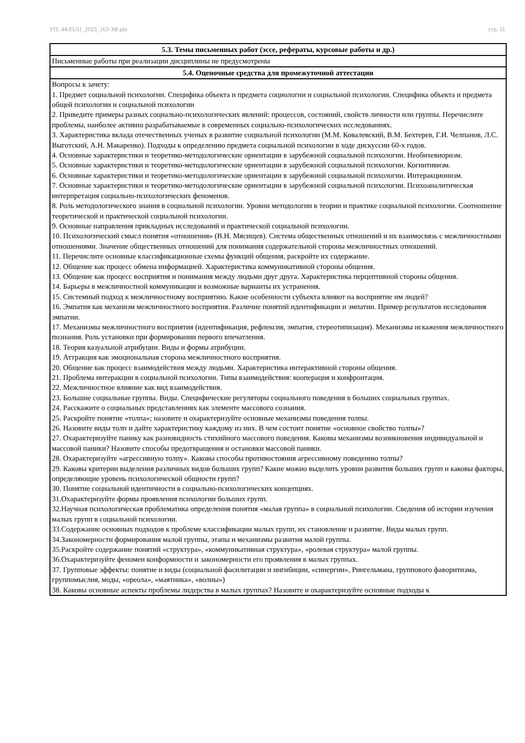УП: 44.03.01_2023_163-ЗФ.plx стр. 11
| 5.3. Темы письменных работ (эссе, рефераты, курсовые работы и др.) |
| --- |
| Письменные работы при реализации дисциплины не предусмотрены |
| 5.4. Оценочные средства для промежуточной аттестации |
| Вопросы к зачету: 1. Предмет социальной психологии. Специфика объекта и предмета социологии и социальной психологии. Специфика объекта и предмета общей психологии и социальной психологии 2. Приведите примеры разных социально-психологических явлений: процессов, состояний, свойств личности или группы. Перечислите проблемы, наиболее активно разрабатываемые в современных социально-психологических исследованиях. 3. Характеристика вклада отечественных ученых в развитие социальной психологии (М.М. Ковалевский, В.М. Бехтерев, Г.И. Челпанов, Л.С. Выготский, А.Н. Макаренко). Подходы к определению предмета социальной психологии в ходе дискуссии 60-х годов. 4. Основные характеристики и теоретико-методологические ориентации в зарубежной социальной психологии. Необихевиоризм. 5. Основные характеристики и теоретико-методологические ориентации в зарубежной социальной психологии. Когнитивизм. 6. Основные характеристики и теоретико-методологические ориентации в зарубежной социальной психологии. Интеракционизм. 7. Основные характеристики и теоретико-методологические ориентации в зарубежной социальной психологии. Психоаналитическая интерпретация социально-психологических феноменов. 8. Роль методологического знания в социальной психологии. Уровни методологии в теории и практике социальной психологии. Соотношение теоретической и практической социальной психологии. 9. Основные направления прикладных исследований и практической социальной психологии. 10. Психологический смысл понятия «отношения» (В.Н. Мясищев). Система общественных отношений и их взаимосвязь с межличностными отношениями. Значение общественных отношений для понимания содержательной стороны межличностных отношений. 11. Перечислите основные классификационные схемы функций общения, раскройте их содержание. 12. Общение как процесс обмена информацией. Характеристика коммуникативной стороны общения. 13. Общение как процесс восприятия и понимания между людьми друг друга. Характеристика перцептивной стороны общения. 14. Барьеры в межличностной коммуникации и возможные варианты их устранения. 15. Системный подход к межличностному восприятию. Какие особенности субъекта влияют на восприятие им людей? 16. Эмпатия как механизм межличностного восприятия. Различие понятий идентификации и эмпатии. Пример результатов исследования эмпатии. 17. Механизмы межличностного восприятия (идентификация, рефлексия, эмпатия, стереотипизация). Механизмы искажения межличностного познания. Роль установки при формировании первого впечатления. 18. Теория казуальной атрибуции. Виды и формы атрибуции. 19. Аттракция как эмоциональная сторона межличностного восприятия. 20. Общение как процесс взаимодействия между людьми. Характеристика интерактивной стороны общения. 21. Проблема интеракции в социальной психологии. Типы взаимодействия: кооперация и конфронтация. 22. Межличностное влияние как вид взаимодействия. 23. Большие социальные группы. Виды. Специфические регуляторы социального поведения в больших социальных группах. 24. Расскажите о социальных представлениях как элементе массового сознания. 25. Раскройте понятие «толпа»; назовите и охарактеризуйте основные механизмы поведения толпы. 26. Назовите виды толп и дайте характеристику каждому из них. В чем состоит понятие «основное свойство толпы»? 27. Охарактеризуйте панику как разновидность стихийного массового поведения. Каковы механизмы возникновения индивидуальной и массовой паники? Назовите способы предотвращения и остановки массовой паники. 28. Охарактеризуйте «агрессивную толпу». Каковы способы противостояния агрессивному поведению толпы? 29. Каковы критерии выделения различных видов больших групп? Какие можно выделить уровни развития больших групп и каковы факторы, определяющие уровень психологической общности групп? 30. Понятие социальной идентичности в социально-психологических концепциях. 31.Охарактеризуйте формы проявления психологии больших групп. 32.Научная психологическая проблематика определения понятия «малая группа» в социальной психологии. Сведения об истории изучения малых групп в социальной психологии. 33.Содержание основных подходов к проблеме классификации малых групп, их становление и развитие. Виды малых групп. 34.Закономерности формирования малой группы, этапы и механизмы развития малой группы. 35.Раскройте содержание понятий «структура», «коммуникативная структура», «ролевая структура» малой группы. 36.Охарактеризуйте феномен конформности и закономерности его проявления в малых группах. 37. Групповые эффекты: понятие и виды (социальной фасилитации и ингибиции, «синергии», Рингельмана, группового фаворитизма, группомыслия, моды, «ореола», «маятника», «волны») 38. Каковы основные аспекты проблемы лидерства в малых группах? Назовите и охарактеризуйте основные подходы к |